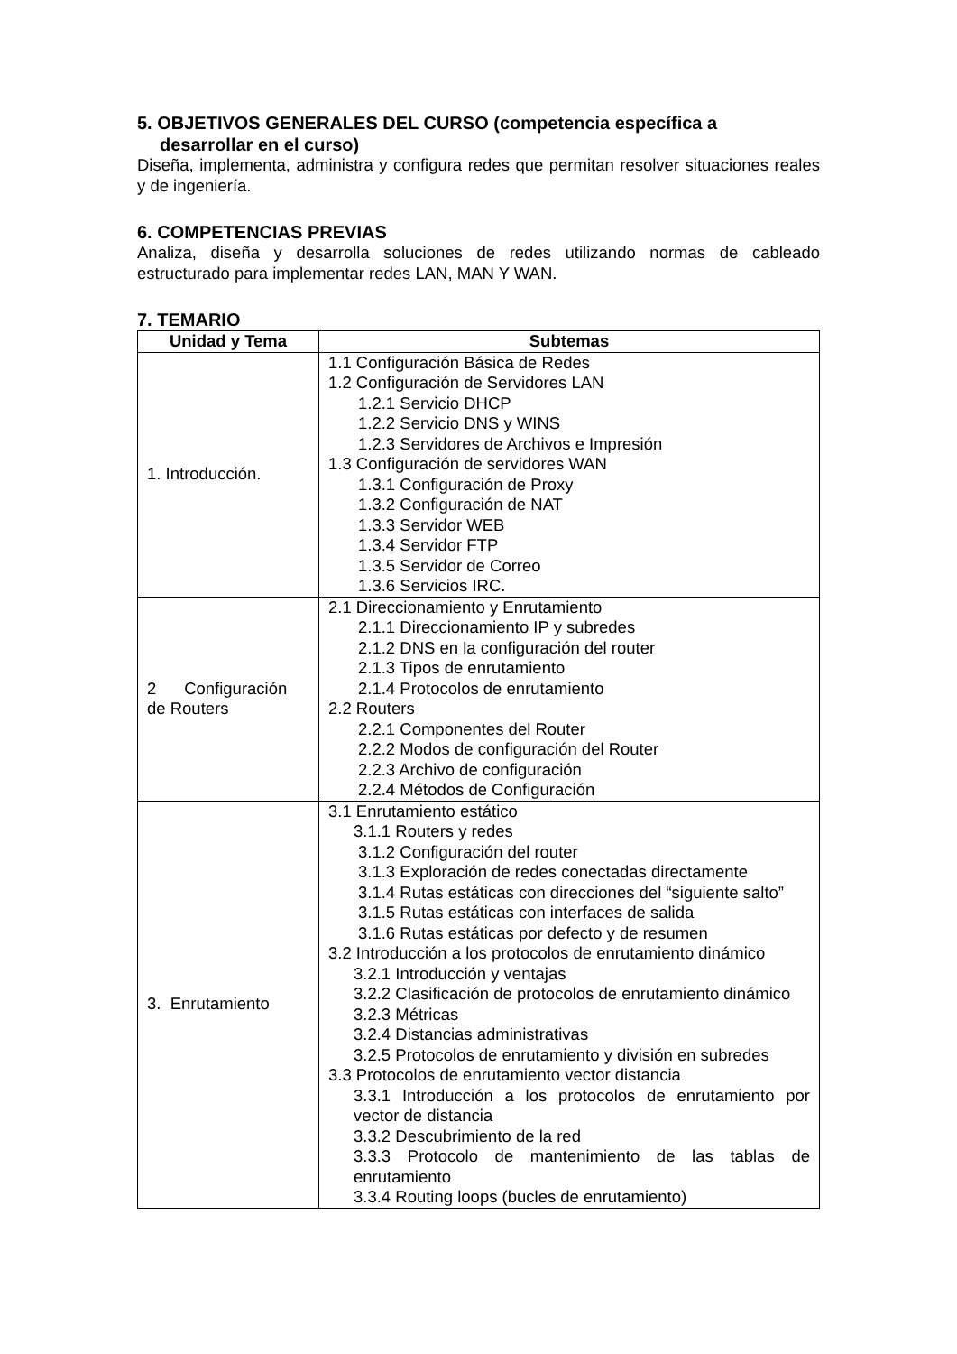5. OBJETIVOS GENERALES DEL CURSO (competencia específica a
desarrollar en el curso)
Diseña, implementa, administra y configura redes que permitan resolver situaciones reales y de ingeniería.
6. COMPETENCIAS PREVIAS
Analiza, diseña y desarrolla soluciones de redes utilizando normas de cableado estructurado para implementar redes LAN, MAN Y WAN.
7. TEMARIO
| Unidad y Tema | Subtemas |
| --- | --- |
| 1. Introducción. | 1.1 Configuración Básica de Redes 1.2 Configuración de Servidores LAN 1.2.1 Servicio DHCP 1.2.2 Servicio DNS y WINS 1.2.3 Servidores de Archivos e Impresión 1.3 Configuración de servidores WAN 1.3.1 Configuración de Proxy 1.3.2 Configuración de NAT 1.3.3 Servidor WEB 1.3.4 Servidor FTP 1.3.5 Servidor de Correo 1.3.6 Servicios IRC. |
| 2 Configuración de Routers | 2.1 Direccionamiento y Enrutamiento 2.1.1 Direccionamiento IP y subredes 2.1.2 DNS en la configuración del router 2.1.3 Tipos de enrutamiento 2.1.4 Protocolos de enrutamiento 2.2 Routers 2.2.1 Componentes del Router 2.2.2 Modos de configuración del Router 2.2.3 Archivo de configuración 2.2.4 Métodos de Configuración |
| 3. Enrutamiento | 3.1 Enrutamiento estático 3.1.1 Routers y redes 3.1.2 Configuración del router 3.1.3 Exploración de redes conectadas directamente 3.1.4 Rutas estáticas con direcciones del “siguiente salto” 3.1.5 Rutas estáticas con interfaces de salida 3.1.6 Rutas estáticas por defecto y de resumen 3.2 Introducción a los protocolos de enrutamiento dinámico 3.2.1 Introducción y ventajas 3.2.2 Clasificación de protocolos de enrutamiento dinámico 3.2.3 Métricas 3.2.4 Distancias administrativas 3.2.5 Protocolos de enrutamiento y división en subredes 3.3 Protocolos de enrutamiento vector distancia 3.3.1 Introducción a los protocolos de enrutamiento por vector de distancia 3.3.2 Descubrimiento de la red 3.3.3 Protocolo de mantenimiento de las tablas de enrutamiento 3.3.4 Routing loops (bucles de enrutamiento) |